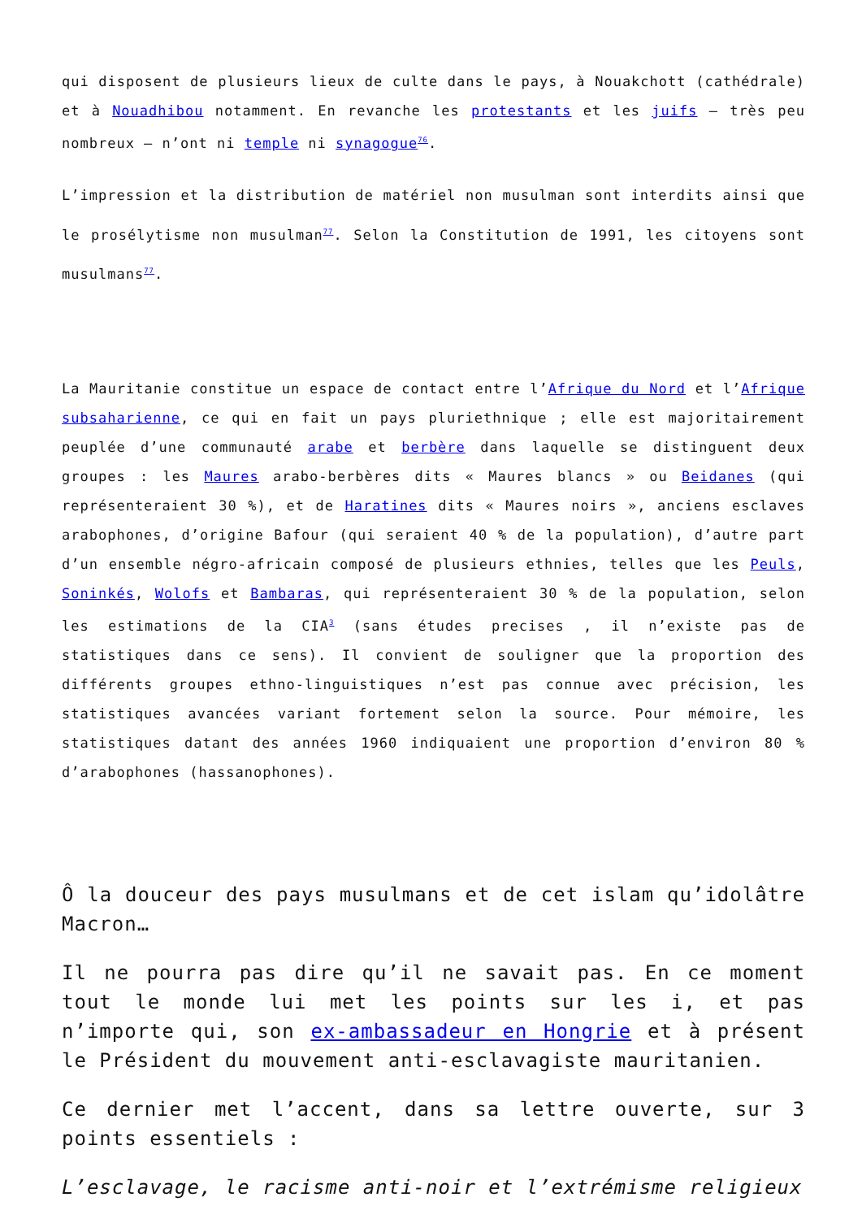qui disposent de plusieurs lieux de culte dans le pays, à Nouakchott (cathédrale) et à Nouadhibou notamment. En revanche les protestants et les juifs – très peu nombreux – n’ont ni temple ni synagogue<sup>76</sup>.
L’impression et la distribution de matériel non musulman sont interdits ainsi que le prosélytisme non musulman<sup>77</sup>. Selon la Constitution de 1991, les citoyens sont musulmans<sup>77</sup>.
La Mauritanie constitue un espace de contact entre l’Afrique du Nord et l’Afrique subsaharienne, ce qui en fait un pays pluriethnique ; elle est majoritairement peuplée d’une communauté arabe et berbère dans laquelle se distinguent deux groupes : les Maures arabo-berbères dits « Maures blancs » ou Beidanes (qui représenteraient 30 %), et de Haratines dits « Maures noirs », anciens esclaves arabophones, d’origine Bafour (qui seraient 40 % de la population), d’autre part d’un ensemble négro-africain composé de plusieurs ethnies, telles que les Peuls, Soninkés, Wolofs et Bambaras, qui représenteraient 30 % de la population, selon les estimations de la CIA<sup>3</sup> (sans études precises , il n’existe pas de statistiques dans ce sens). Il convient de souligner que la proportion des différents groupes ethno-linguistiques n’est pas connue avec précision, les statistiques avancées variant fortement selon la source. Pour mémoire, les statistiques datant des années 1960 indiquaient une proportion d’environ 80 % d’arabophones (hassanophones).
Ô la douceur des pays musulmans et de cet islam qu’idolâtre Macron…
Il ne pourra pas dire qu’il ne savait pas. En ce moment tout le monde lui met les points sur les i, et pas n’importe qui, son ex-ambassadeur en Hongrie et à présent le Président du mouvement anti-esclavagiste mauritanien.
Ce dernier met l’accent, dans sa lettre ouverte, sur 3 points essentiels :
L’esclavage, le racisme anti-noir et l’extrémisme religieux